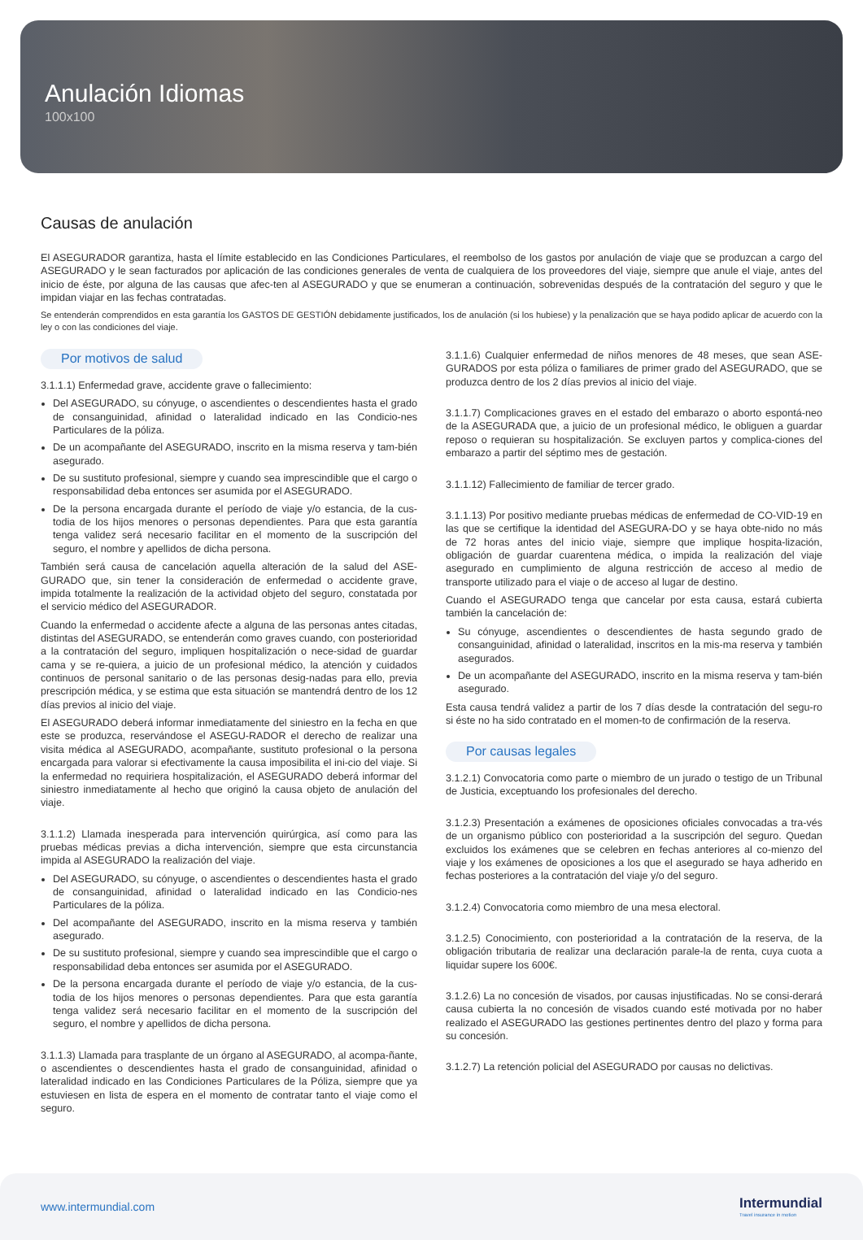Anulación Idiomas
100x100
Causas de anulación
El ASEGURADOR garantiza, hasta el límite establecido en las Condiciones Particulares, el reembolso de los gastos por anulación de viaje que se produzcan a cargo del ASEGURADO y le sean facturados por aplicación de las condiciones generales de venta de cualquiera de los proveedores del viaje, siempre que anule el viaje, antes del inicio de éste, por alguna de las causas que afec-ten al ASEGURADO y que se enumeran a continuación, sobrevenidas después de la contratación del seguro y que le impidan viajar en las fechas contratadas.
Se entenderán comprendidos en esta garantía los GASTOS DE GESTIÓN debidamente justificados, los de anulación (si los hubiese) y la penalización que se haya podido aplicar de acuerdo con la ley o con las condiciones del viaje.
Por motivos de salud
3.1.1.1) Enfermedad grave, accidente grave o fallecimiento:
Del ASEGURADO, su cónyuge, o ascendientes o descendientes hasta el grado de consanguinidad, afinidad o lateralidad indicado en las Condicio-nes Particulares de la póliza.
De un acompañante del ASEGURADO, inscrito en la misma reserva y tam-bién asegurado.
De su sustituto profesional, siempre y cuando sea imprescindible que el cargo o responsabilidad deba entonces ser asumida por el ASEGURADO.
De la persona encargada durante el período de viaje y/o estancia, de la cus-todia de los hijos menores o personas dependientes. Para que esta garantía tenga validez será necesario facilitar en el momento de la suscripción del seguro, el nombre y apellidos de dicha persona.
También será causa de cancelación aquella alteración de la salud del ASE-GURADO que, sin tener la consideración de enfermedad o accidente grave, impida totalmente la realización de la actividad objeto del seguro, constatada por el servicio médico del ASEGURADOR.
Cuando la enfermedad o accidente afecte a alguna de las personas antes citadas, distintas del ASEGURADO, se entenderán como graves cuando, con posterioridad a la contratación del seguro, impliquen hospitalización o nece-sidad de guardar cama y se re-quiera, a juicio de un profesional médico, la atención y cuidados continuos de personal sanitario o de las personas desig-nadas para ello, previa prescripción médica, y se estima que esta situación se mantendrá dentro de los 12 días previos al inicio del viaje.
El ASEGURADO deberá informar inmediatamente del siniestro en la fecha en que este se produzca, reservándose el ASEGU-RADOR el derecho de realizar una visita médica al ASEGURADO, acompañante, sustituto profesional o la persona encargada para valorar si efectivamente la causa imposibilita el ini-cio del viaje. Si la enfermedad no requiriera hospitalización, el ASEGURADO deberá informar del siniestro inmediatamente al hecho que originó la causa objeto de anulación del viaje.
3.1.1.2) Llamada inesperada para intervención quirúrgica, así como para las pruebas médicas previas a dicha intervención, siempre que esta circunstancia impida al ASEGURADO la realización del viaje.
Del ASEGURADO, su cónyuge, o ascendientes o descendientes hasta el grado de consanguinidad, afinidad o lateralidad indicado en las Condicio-nes Particulares de la póliza.
Del acompañante del ASEGURADO, inscrito en la misma reserva y también asegurado.
De su sustituto profesional, siempre y cuando sea imprescindible que el cargo o responsabilidad deba entonces ser asumida por el ASEGURADO.
De la persona encargada durante el período de viaje y/o estancia, de la cus-todia de los hijos menores o personas dependientes. Para que esta garantía tenga validez será necesario facilitar en el momento de la suscripción del seguro, el nombre y apellidos de dicha persona.
3.1.1.3) Llamada para trasplante de un órgano al ASEGURADO, al acompa-ñante, o ascendientes o descendientes hasta el grado de consanguinidad, afinidad o lateralidad indicado en las Condiciones Particulares de la Póliza, siempre que ya estuviesen en lista de espera en el momento de contratar tanto el viaje como el seguro.
3.1.1.6) Cualquier enfermedad de niños menores de 48 meses, que sean ASE-GURADOS por esta póliza o familiares de primer grado del ASEGURADO, que se produzca dentro de los 2 días previos al inicio del viaje.
3.1.1.7) Complicaciones graves en el estado del embarazo o aborto espontá-neo de la ASEGURADA que, a juicio de un profesional médico, le obliguen a guardar reposo o requieran su hospitalización. Se excluyen partos y complica-ciones del embarazo a partir del séptimo mes de gestación.
3.1.1.12) Fallecimiento de familiar de tercer grado.
3.1.1.13) Por positivo mediante pruebas médicas de enfermedad de CO-VID-19 en las que se certifique la identidad del ASEGURA-DO y se haya obte-nido no más de 72 horas antes del inicio viaje, siempre que implique hospita-lización, obligación de guardar cuarentena médica, o impida la realización del viaje asegurado en cumplimiento de alguna restricción de acceso al medio de transporte utilizado para el viaje o de acceso al lugar de destino.
Cuando el ASEGURADO tenga que cancelar por esta causa, estará cubierta también la cancelación de:
Su cónyuge, ascendientes o descendientes de hasta segundo grado de consanguinidad, afinidad o lateralidad, inscritos en la mis-ma reserva y también asegurados.
De un acompañante del ASEGURADO, inscrito en la misma reserva y tam-bién asegurado.
Esta causa tendrá validez a partir de los 7 días desde la contratación del segu-ro si éste no ha sido contratado en el momen-to de confirmación de la reserva.
Por causas legales
3.1.2.1) Convocatoria como parte o miembro de un jurado o testigo de un Tribunal de Justicia, exceptuando los profesionales del derecho.
3.1.2.3) Presentación a exámenes de oposiciones oficiales convocadas a tra-vés de un organismo público con posterioridad a la suscripción del seguro. Quedan excluidos los exámenes que se celebren en fechas anteriores al co-mienzo del viaje y los exámenes de oposiciones a los que el asegurado se haya adherido en fechas posteriores a la contratación del viaje y/o del seguro.
3.1.2.4) Convocatoria como miembro de una mesa electoral.
3.1.2.5) Conocimiento, con posterioridad a la contratación de la reserva, de la obligación tributaria de realizar una declaración parale-la de renta, cuya cuota a liquidar supere los 600€.
3.1.2.6) La no concesión de visados, por causas injustificadas. No se consi-derará causa cubierta la no concesión de visados cuando esté motivada por no haber realizado el ASEGURADO las gestiones pertinentes dentro del plazo y forma para su concesión.
3.1.2.7) La retención policial del ASEGURADO por causas no delictivas.
www.intermundial.com
Intermundial
Travel insurance in motion